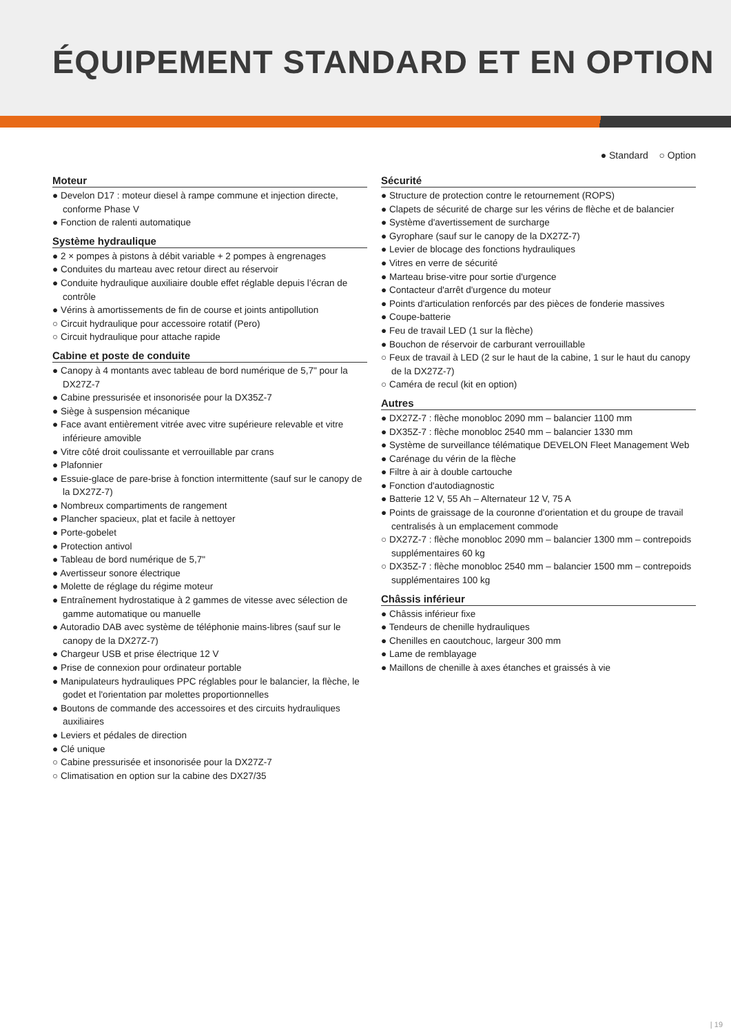ÉQUIPEMENT STANDARD ET EN OPTION
● Standard ○ Option
Moteur
● Develon D17 : moteur diesel à rampe commune et injection directe, conforme Phase V
● Fonction de ralenti automatique
Système hydraulique
● 2 × pompes à pistons à débit variable + 2 pompes à engrenages
● Conduites du marteau avec retour direct au réservoir
● Conduite hydraulique auxiliaire double effet réglable depuis l’écran de contrôle
● Vérins à amortissements de fin de course et joints antipollution
○ Circuit hydraulique pour accessoire rotatif (Pero)
○ Circuit hydraulique pour attache rapide
Cabine et poste de conduite
● Canopy à 4 montants avec tableau de bord numérique de 5,7" pour la DX27Z-7
● Cabine pressurisée et insonorisée pour la DX35Z-7
● Siège à suspension mécanique
● Face avant entièrement vitrée avec vitre supérieure relevable et vitre inférieure amovible
● Vitre côté droit coulissante et verrouillable par crans
● Plafonnier
● Essuie-glace de pare-brise à fonction intermittente (sauf sur le canopy de la DX27Z-7)
● Nombreux compartiments de rangement
● Plancher spacieux, plat et facile à nettoyer
● Porte-gobelet
● Protection antivol
● Tableau de bord numérique de 5,7"
● Avertisseur sonore électrique
● Molette de réglage du régime moteur
● Entraînement hydrostatique à 2 gammes de vitesse avec sélection de gamme automatique ou manuelle
● Autoradio DAB avec système de téléphonie mains-libres (sauf sur le canopy de la DX27Z-7)
● Chargeur USB et prise électrique 12 V
● Prise de connexion pour ordinateur portable
● Manipulateurs hydrauliques PPC réglables pour le balancier, la flèche, le godet et l'orientation par molettes proportionnelles
● Boutons de commande des accessoires et des circuits hydrauliques auxiliaires
● Leviers et pédales de direction
● Clé unique
○ Cabine pressurisée et insonorisée pour la DX27Z-7
○ Climatisation en option sur la cabine des DX27/35
Sécurité
● Structure de protection contre le retournement (ROPS)
● Clapets de sécurité de charge sur les vérins de flèche et de balancier
● Système d'avertissement de surcharge
● Gyrophare (sauf sur le canopy de la DX27Z-7)
● Levier de blocage des fonctions hydrauliques
● Vitres en verre de sécurité
● Marteau brise-vitre pour sortie d'urgence
● Contacteur d'arrêt d'urgence du moteur
● Points d'articulation renforcés par des pièces de fonderie massives
● Coupe-batterie
● Feu de travail LED (1 sur la flèche)
● Bouchon de réservoir de carburant verrouillable
○ Feux de travail à LED (2 sur le haut de la cabine, 1 sur le haut du canopy de la DX27Z-7)
○ Caméra de recul (kit en option)
Autres
● DX27Z-7 : flèche monobloc 2090 mm – balancier 1100 mm
● DX35Z-7 : flèche monobloc 2540 mm – balancier 1330 mm
● Système de surveillance télématique DEVELON Fleet Management Web
● Carénage du vérin de la flèche
● Filtre à air à double cartouche
● Fonction d'autodiagnostic
● Batterie 12 V, 55 Ah – Alternateur 12 V, 75 A
● Points de graissage de la couronne d'orientation et du groupe de travail centralisés à un emplacement commode
○ DX27Z-7 : flèche monobloc 2090 mm – balancier 1300 mm – contrepoids supplémentaires 60 kg
○ DX35Z-7 : flèche monobloc 2540 mm – balancier 1500 mm – contrepoids supplémentaires 100 kg
Châssis inférieur
● Châssis inférieur fixe
● Tendeurs de chenille hydrauliques
● Chenilles en caoutchouc, largeur 300 mm
● Lame de remblayage
● Maillons de chenille à axes étanches et graissés à vie
| 19